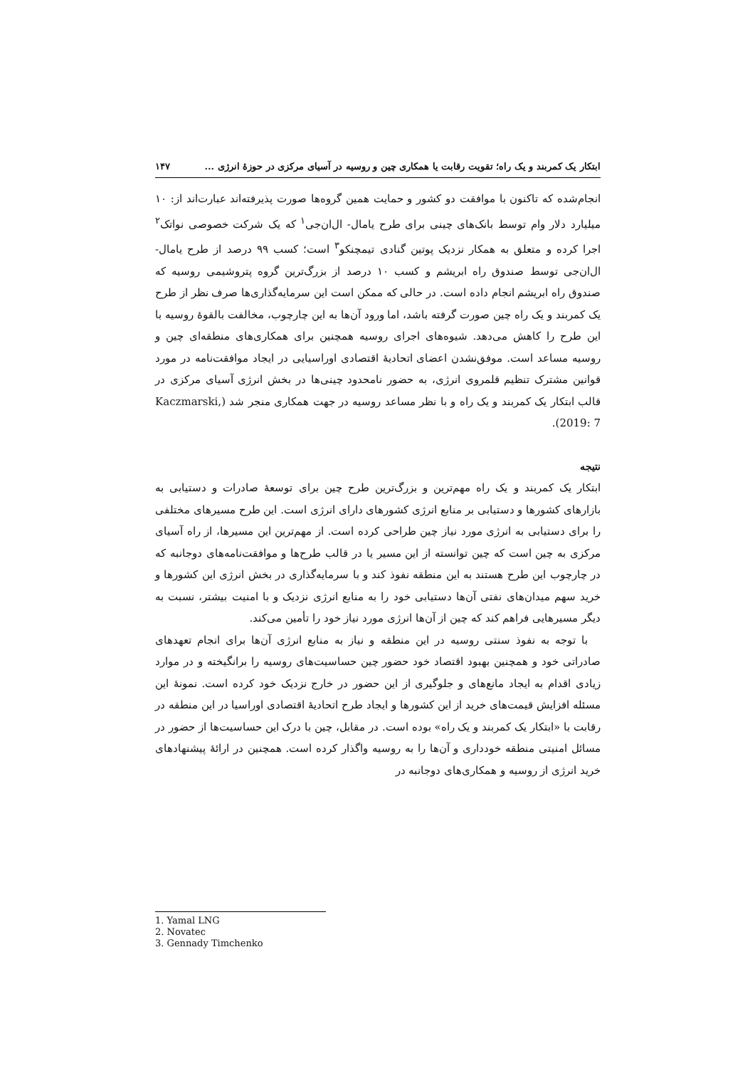ابتکار یک کمربند و یک راه؛ تقویت رقابت یا همکاری چین و روسیه در آسیای مرکزی در حوزهٔ انرژی ... ۱۴۷
انجام‌شده که تاکنون با موافقت دو کشور و حمایت همین گروه‌ها صورت پذیرفته‌اند عبارت‌اند از: ۱۰ میلیارد دلار وام توسط بانک‌های چینی برای طرح یامال- ال‌ان‌جی<sup>۱</sup> که یک شرکت خصوصی نواتک<sup>۲</sup> اجرا کرده و متعلق به همکار نزدیک پوتین گنادی تیمچنکو<sup>۳</sup> است؛ کسب ۹۹ درصد از طرح یامال- ال‌ان‌جی توسط صندوق راه ابریشم و کسب ۱۰ درصد از بزرگ‌ترین گروه پتروشیمی روسیه که صندوق راه ابریشم انجام داده است. در حالی که ممکن است این سرمایه‌گذاری‌ها صرف نظر از طرح یک کمربند و یک راه چین صورت گرفته باشد، اما ورود آن‌ها به این چارچوب، مخالفت بالقوهٔ روسیه با این طرح را کاهش می‌دهد. شیوه‌های اجرای روسیه همچنین برای همکاری‌های منطقه‌ای چین و روسیه مساعد است. موفق‌نشدن اعضای اتحادیهٔ اقتصادی اوراسیایی در ایجاد موافقت‌نامه در مورد قوانین مشترک تنظیم قلمروی انرژی، به حضور نامحدود چینی‌ها در بخش انرژی آسیای مرکزی در قالب ابتکار یک کمربند و یک راه و با نظر مساعد روسیه در جهت همکاری منجر شد (Kaczmarski, 2019: 7).
نتیجه
ابتکار یک کمربند و یک راه مهم‌ترین و بزرگ‌ترین طرح چین برای توسعهٔ صادرات و دستیابی به بازارهای کشورها و دستیابی بر منابع انرژی کشورهای دارای انرژی است. این طرح مسیرهای مختلفی را برای دستیابی به انرژی مورد نیاز چین طراحی کرده است. از مهم‌ترین این مسیرها، از راه آسیای مرکزی به چین است که چین توانسته از این مسیر یا در قالب طرح‌ها و موافقت‌نامه‌های دوجانبه که در چارچوب این طرح هستند به این منطقه نفوذ کند و با سرمایه‌گذاری در بخش انرژی این کشورها و خرید سهم میدان‌های نفتی آن‌ها دستیابی خود را به منابع انرژی نزدیک و با امنیت بیشتر، نسبت به دیگر مسیرهایی فراهم کند که چین از آن‌ها انرژی مورد نیاز خود را تأمین می‌کند.
با توجه به نفوذ سنتی روسیه در این منطقه و نیاز به منابع انرژی آن‌ها برای انجام تعهدهای صادراتی خود و همچنین بهبود اقتصاد خود حضور چین حساسیت‌های روسیه را برانگیخته و در موارد زیادی اقدام به ایجاد مانع‌های و جلوگیری از این حضور در خارج نزدیک خود کرده است. نمونهٔ این مسئله افزایش قیمت‌های خرید از این کشورها و ایجاد طرح اتحادیهٔ اقتصادی اوراسیا در این منطقه در رقابت با «ابتکار یک کمربند و یک راه» بوده است. در مقابل، چین با درک این حساسیت‌ها از حضور در مسائل امنیتی منطقه خودداری و آن‌ها را به روسیه واگذار کرده است. همچنین در ارائهٔ پیشنهادهای خرید انرژی از روسیه و همکاری‌های دوجانبه در
1. Yamal LNG
2. Novatec
3. Gennady Timchenko